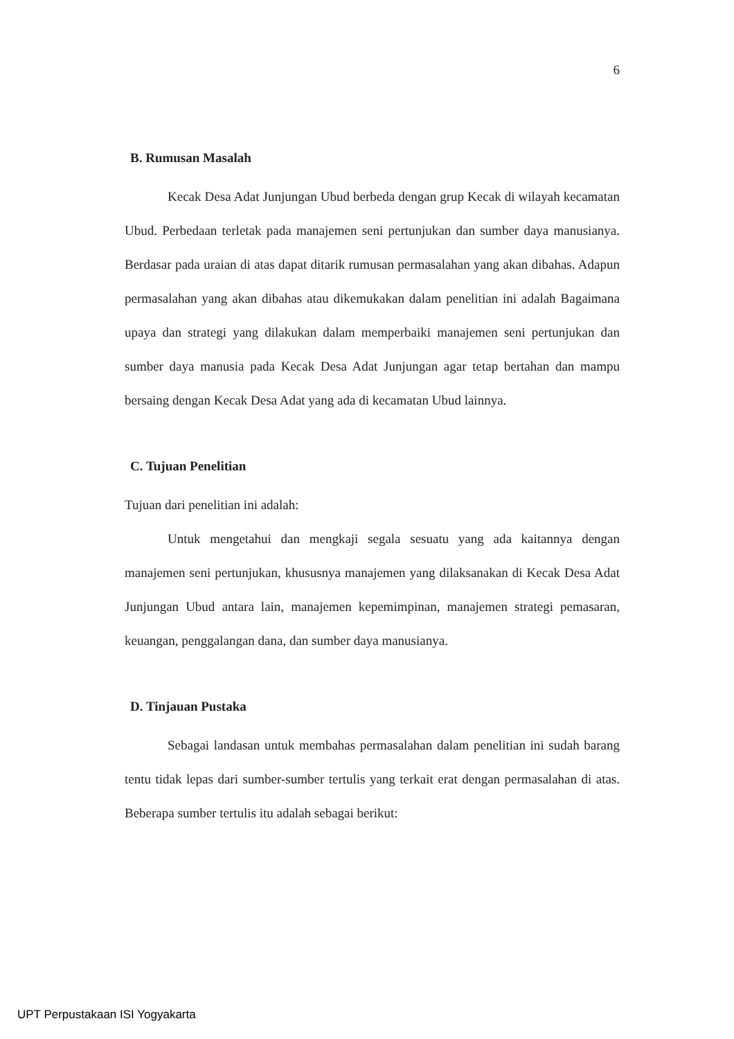6
B. Rumusan Masalah
Kecak Desa Adat Junjungan Ubud berbeda dengan grup Kecak di wilayah kecamatan Ubud. Perbedaan terletak pada manajemen seni pertunjukan dan sumber daya manusianya. Berdasar pada uraian di atas dapat ditarik rumusan permasalahan yang akan dibahas. Adapun permasalahan yang akan dibahas atau dikemukakan dalam penelitian ini adalah Bagaimana upaya dan strategi yang dilakukan dalam memperbaiki manajemen seni pertunjukan dan sumber daya manusia pada Kecak Desa Adat Junjungan agar tetap bertahan dan mampu bersaing dengan Kecak Desa Adat yang ada di kecamatan Ubud lainnya.
C. Tujuan Penelitian
Tujuan dari penelitian ini adalah:
Untuk mengetahui dan mengkaji segala sesuatu yang ada kaitannya dengan manajemen seni pertunjukan, khususnya manajemen yang dilaksanakan di Kecak Desa Adat Junjungan Ubud antara lain, manajemen kepemimpinan, manajemen strategi pemasaran, keuangan, penggalangan dana, dan sumber daya manusianya.
D. Tinjauan Pustaka
Sebagai landasan untuk membahas permasalahan dalam penelitian ini sudah barang tentu tidak lepas dari sumber-sumber tertulis yang terkait erat dengan permasalahan di atas. Beberapa sumber tertulis itu adalah sebagai berikut:
UPT Perpustakaan ISI Yogyakarta